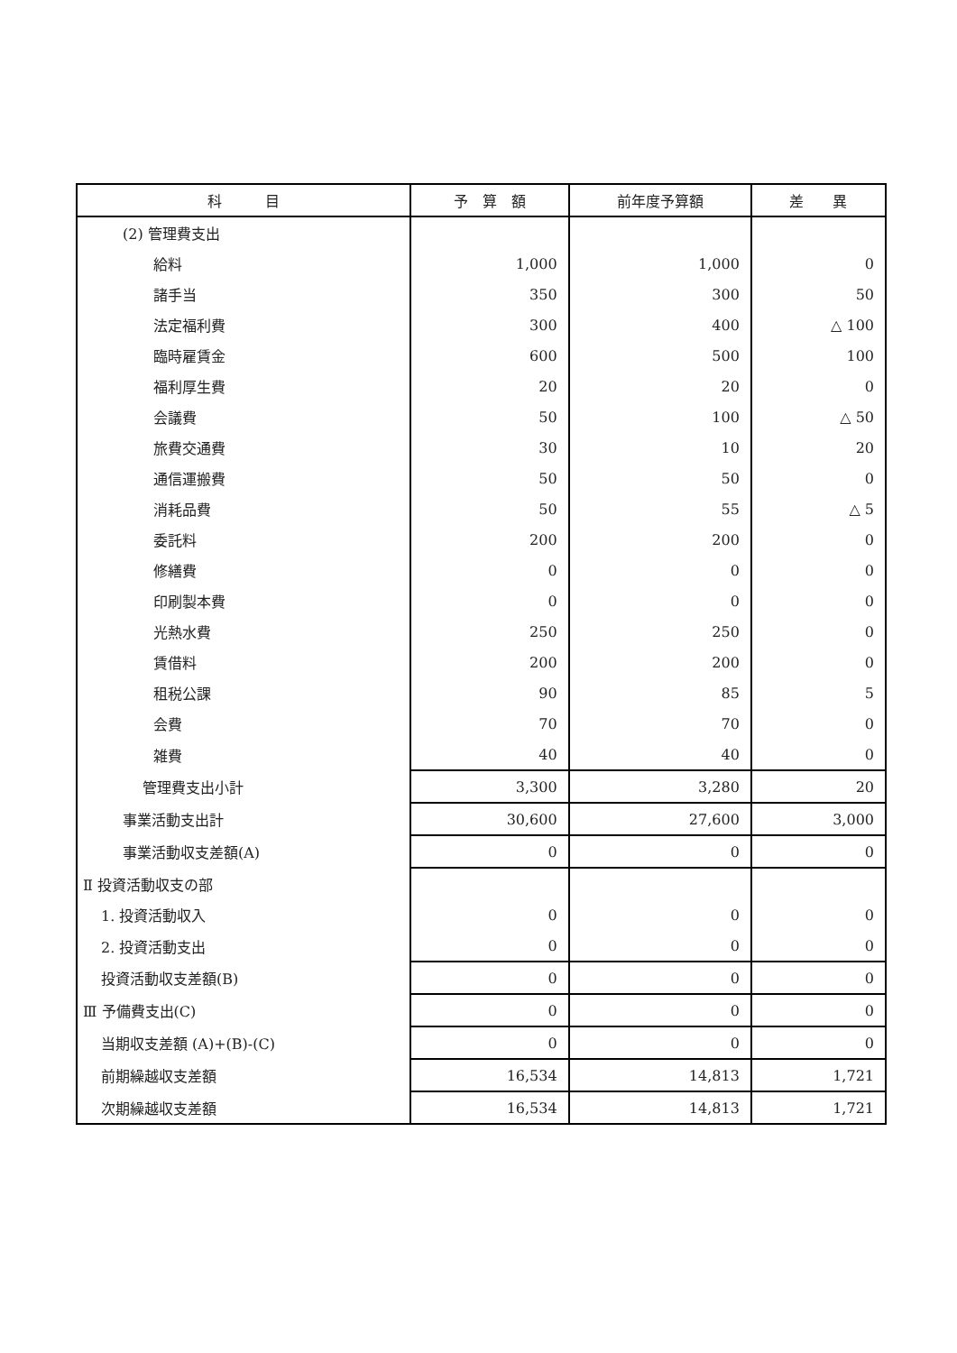| 科 目 | 予 算 額 | 前年度予算額 | 差 異 |
| --- | --- | --- | --- |
| (2) 管理費支出 | | | |
| 給料 | 1,000 | 1,000 | 0 |
| 諸手当 | 350 | 300 | 50 |
| 法定福利費 | 300 | 400 | △ 100 |
| 臨時雇賃金 | 600 | 500 | 100 |
| 福利厚生費 | 20 | 20 | 0 |
| 会議費 | 50 | 100 | △ 50 |
| 旅費交通費 | 30 | 10 | 20 |
| 通信運搬費 | 50 | 50 | 0 |
| 消耗品費 | 50 | 55 | △ 5 |
| 委託料 | 200 | 200 | 0 |
| 修繕費 | 0 | 0 | 0 |
| 印刷製本費 | 0 | 0 | 0 |
| 光熱水費 | 250 | 250 | 0 |
| 賃借料 | 200 | 200 | 0 |
| 租税公課 | 90 | 85 | 5 |
| 会費 | 70 | 70 | 0 |
| 雑費 | 40 | 40 | 0 |
| 管理費支出小計 | 3,300 | 3,280 | 20 |
| 事業活動支出計 | 30,600 | 27,600 | 3,000 |
| 事業活動収支差額(A) | 0 | 0 | 0 |
| Ⅱ 投資活動収支の部 | | | |
| 1. 投資活動収入 | 0 | 0 | 0 |
| 2. 投資活動支出 | 0 | 0 | 0 |
| 投資活動収支差額(B) | 0 | 0 | 0 |
| Ⅲ 予備費支出(C) | 0 | 0 | 0 |
| 当期収支差額 (A)+(B)-(C) | 0 | 0 | 0 |
| 前期繰越収支差額 | 16,534 | 14,813 | 1,721 |
| 次期繰越収支差額 | 16,534 | 14,813 | 1,721 |